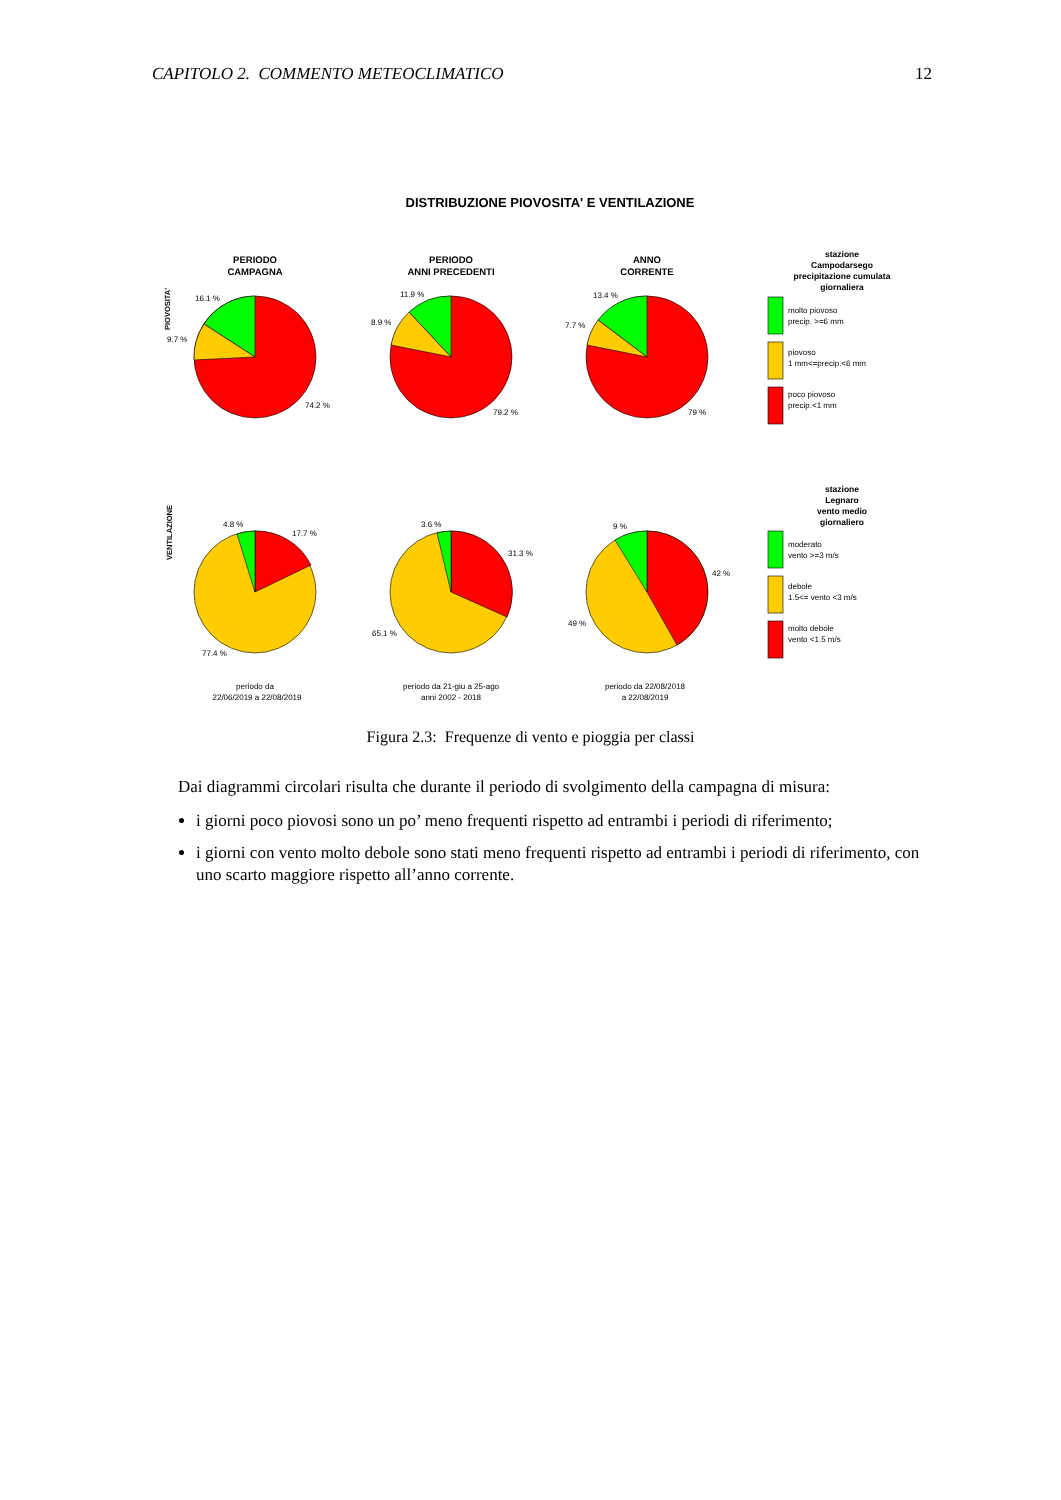CAPITOLO 2. COMMENTO METEOCLIMATICO 12
DISTRIBUZIONE PIOVOSITA' E VENTILAZIONE
PERIODO
CAMPAGNA
PERIODO
ANNI PRECEDENTI
ANNO
CORRENTE
stazione
Campodarsego
precipitazione cumulata
giornaliera
stazione
Legnaro
vento medio
giornaliero
PIOVOSITA'
VENTILAZIONE
16.1 %
9.7 %
74.2 %
11.9 %
8.9 %
79.2 %
13.4 %
7.7 %
79 %
4.8 %
17.7 %
77.4 %
3.6 %
31.3 %
65.1 %
9 %
42 %
49 %
molto piovoso
precip. >=6 mm
piovoso
1 mm<=precip.<6 mm
poco piovoso
precip.<1 mm
moderato
vento >=3 m/s
debole
1.5<= vento <3 m/s
molto debole
vento <1.5 m/s
periodo da
22/06/2019 a 22/08/2019
periodo da 21-giu a 25-ago
anni 2002 - 2018
periodo da 22/08/2018
a 22/08/2019
Figura 2.3: Frequenze di vento e pioggia per classi
Dai diagrammi circolari risulta che durante il periodo di svolgimento della campagna di misura:
i giorni poco piovosi sono un po’ meno frequenti rispetto ad entrambi i periodi di riferimento;
i giorni con vento molto debole sono stati meno frequenti rispetto ad entrambi i periodi di riferimento, con uno scarto maggiore rispetto all’anno corrente.